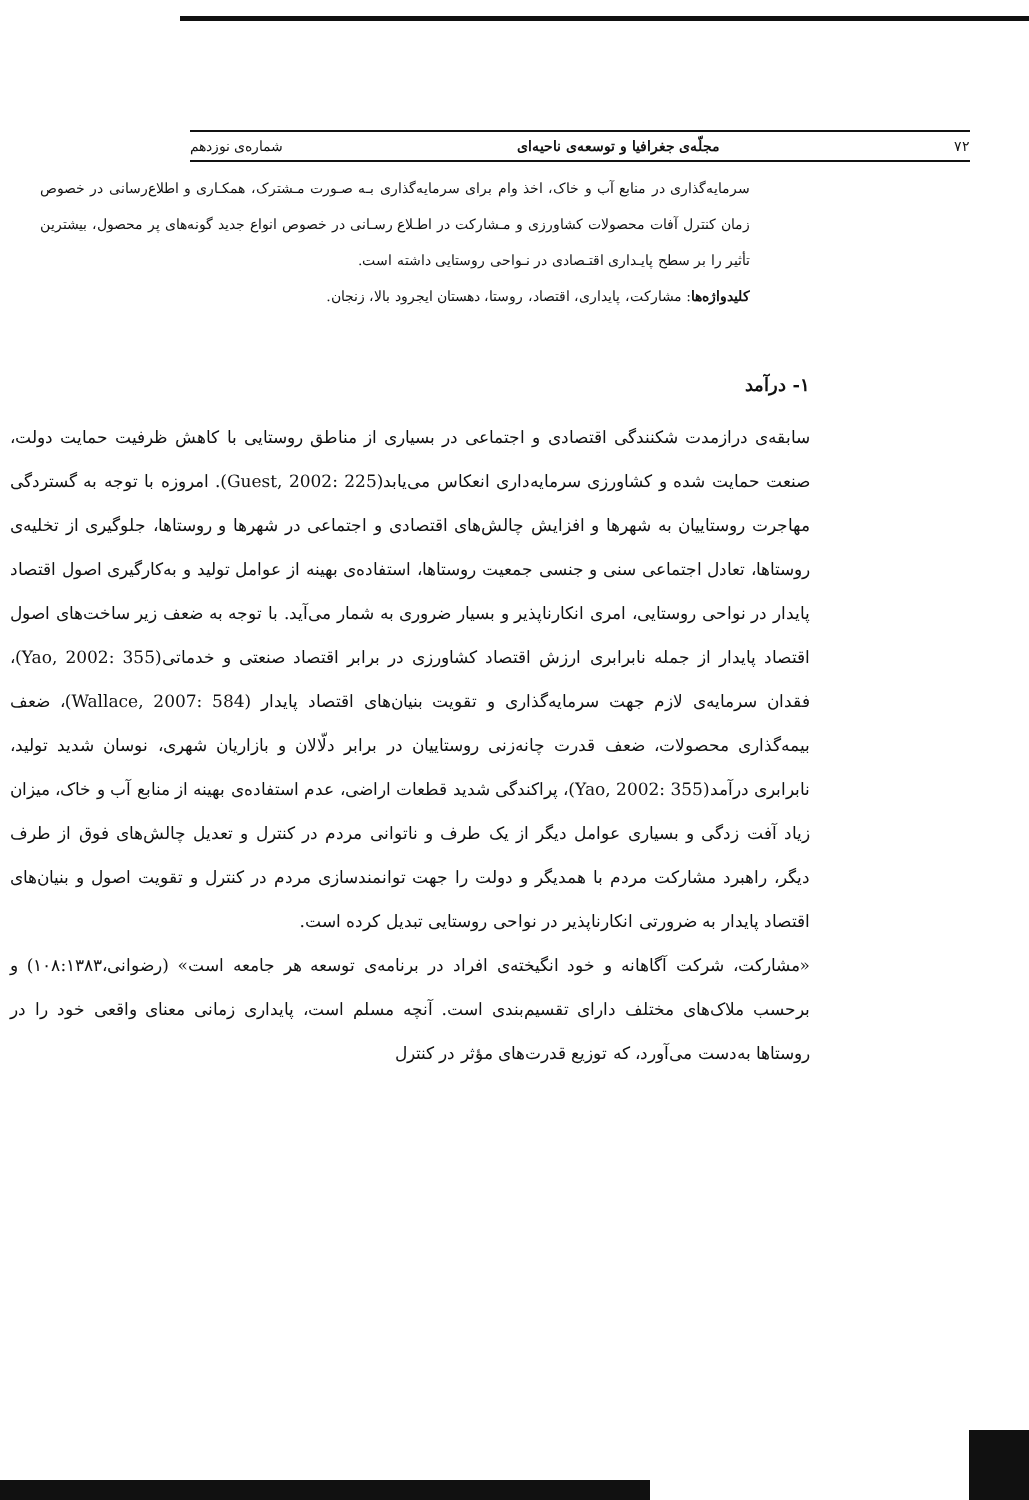۷۲ مجلّه‌ی جغرافیا و توسعه‌ی ناحیه‌ای شماره‌ی نوزدهم
سرمایه‌گذاری در منابع آب و خاک، اخذ وام برای سرمایه‌گذاری بـه صـورت مـشترک، همکـاری و اطلاع‌رسانی در خصوص زمان کنترل آفات محصولات کشاورزی و مـشارکت در اطـلاع رسـانی در خصوص انواع جدید گونه‌های پر محصول، بیشترین تأثیر را بر سطح پایـداری اقتـصادی در نـواحی روستایی داشته است.
کلیدواژه‌ها: مشارکت، پایداری، اقتصاد، روستا، دهستان ایجرود بالا، زنجان.
۱- درآمد
سابقه‌ی درازمدت شکنندگی اقتصادی و اجتماعی در بسیاری از مناطق روستایی با کاهش ظرفیت حمایت دولت، صنعت حمایت شده و کشاورزی سرمایه‌داری انعکاس می‌یابد(Guest, 2002: 225). امروزه با توجه به گستردگی مهاجرت روستاییان به شهرها و افزایش چالش‌های اقتصادی و اجتماعی در شهرها و روستاها، جلوگیری از تخلیه‌ی روستاها، تعادل اجتماعی سنی و جنسی جمعیت روستاها، استفاده‌ی بهینه از عوامل تولید و به‌کارگیری اصول اقتصاد پایدار در نواحی روستایی، امری انکارناپذیر و بسیار ضروری به شمار می‌آید. با توجه به ضعف زیر ساخت‌های اصول اقتصاد پایدار از جمله نابرابری ارزش اقتصاد کشاورزی در برابر اقتصاد صنعتی و خدماتی(Yao, 2002: 355)، فقدان سرمایه‌ی لازم جهت سرمایه‌گذاری و تقویت بنیان‌های اقتصاد پایدار (Wallace, 2007: 584)، ضعف بیمه‌گذاری محصولات، ضعف قدرت چانه‌زنی روستاییان در برابر دلّالان و بازاریان شهری، نوسان شدید تولید، نابرابری درآمد(Yao, 2002: 355)، پراکندگی شدید قطعات اراضی، عدم استفاده‌ی بهینه از منابع آب و خاک، میزان زیاد آفت زدگی و بسیاری عوامل دیگر از یک طرف و ناتوانی مردم در کنترل و تعدیل چالش‌های فوق از طرف دیگر، راهبرد مشارکت مردم با همدیگر و دولت را جهت توانمندسازی مردم در کنترل و تقویت اصول و بنیان‌های اقتصاد پایدار به ضرورتی انکارناپذیر در نواحی روستایی تبدیل کرده است.
«مشارکت، شرکت آگاهانه و خود انگیخته‌ی افراد در برنامه‌ی توسعه هر جامعه است» (رضوانی،۱۰۸:۱۳۸۳) و برحسب ملاک‌های مختلف دارای تقسیم‌بندی است. آنچه مسلم است، پایداری زمانی معنای واقعی خود را در روستاها به‌دست می‌آورد، که توزیع قدرت‌های مؤثر در کنترل